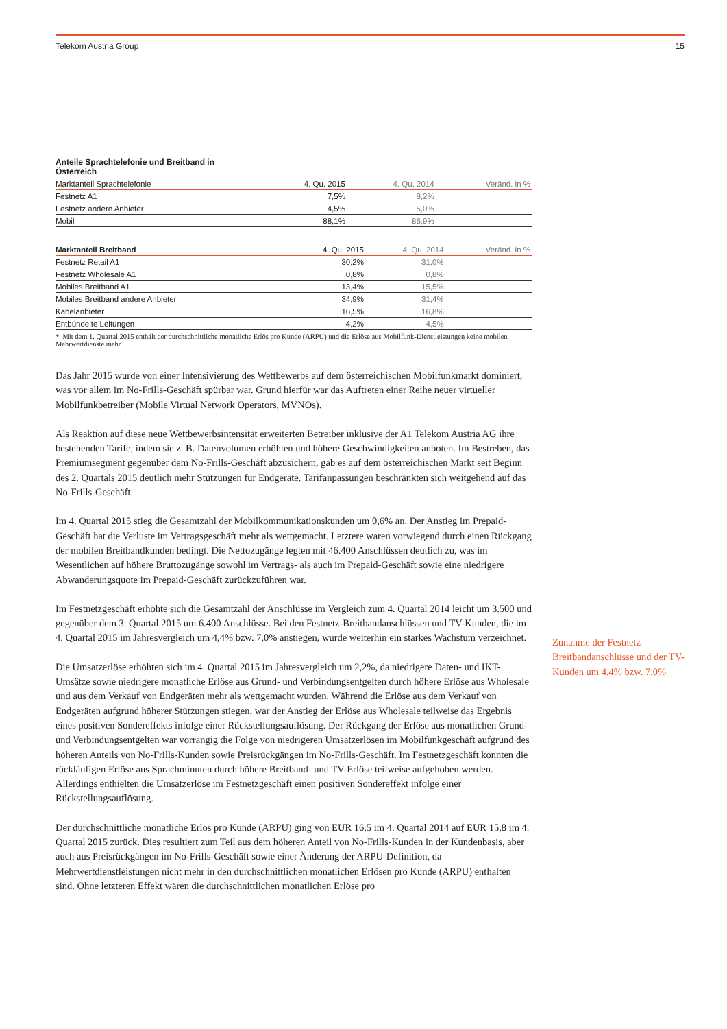Telekom Austria Group 15
| Anteile Sprachtelefonie und Breitband in Österreich | | | |
| --- | --- | --- | --- |
| Marktanteil Sprachtelefonie | 4. Qu. 2015 | 4. Qu. 2014 | Veränd. in % |
| Festnetz A1 | 7,5% | 8,2% | |
| Festnetz andere Anbieter | 4,5% | 5,0% | |
| Mobil | 88,1% | 86,9% | |
| Marktanteil Breitband | 4. Qu. 2015 | 4. Qu. 2014 | Veränd. in % |
| --- | --- | --- | --- |
| Festnetz Retail A1 | 30,2% | 31,0% | |
| Festnetz Wholesale A1 | 0,8% | 0,8% | |
| Mobiles Breitband A1 | 13,4% | 15,5% | |
| Mobiles Breitband andere Anbieter | 34,9% | 31,4% | |
| Kabelanbieter | 16,5% | 16,8% | |
| Entbündelte Leitungen | 4,2% | 4,5% | |
* Mit dem 1. Quartal 2015 enthält der durchschnittliche monatliche Erlös pro Kunde (ARPU) und die Erlöse aus Mobilfunk-Dienstleistungen keine mobilen Mehrwertdienste mehr.
Das Jahr 2015 wurde von einer Intensivierung des Wettbewerbs auf dem österreichischen Mobilfunkmarkt dominiert, was vor allem im No-Frills-Geschäft spürbar war. Grund hierfür war das Auftreten einer Reihe neuer virtueller Mobilfunkbetreiber (Mobile Virtual Network Operators, MVNOs).
Als Reaktion auf diese neue Wettbewerbsintensität erweiterten Betreiber inklusive der A1 Telekom Austria AG ihre bestehenden Tarife, indem sie z. B. Datenvolumen erhöhten und höhere Geschwindigkeiten anboten. Im Bestreben, das Premiumsegment gegenüber dem No-Frills-Geschäft abzusichern, gab es auf dem österreichischen Markt seit Beginn des 2. Quartals 2015 deutlich mehr Stützungen für Endgeräte. Tarifanpassungen beschränkten sich weitgehend auf das No-Frills-Geschäft.
Im 4. Quartal 2015 stieg die Gesamtzahl der Mobilkommunikationskunden um 0,6% an. Der Anstieg im Prepaid-Geschäft hat die Verluste im Vertragsgeschäft mehr als wettgemacht. Letztere waren vorwiegend durch einen Rückgang der mobilen Breitbandkunden bedingt. Die Nettozugänge legten mit 46.400 Anschlüssen deutlich zu, was im Wesentlichen auf höhere Bruttozugänge sowohl im Vertrags- als auch im Prepaid-Geschäft sowie eine niedrigere Abwanderungsquote im Prepaid-Geschäft zurückzuführen war.
Im Festnetzgeschäft erhöhte sich die Gesamtzahl der Anschlüsse im Vergleich zum 4. Quartal 2014 leicht um 3.500 und gegenüber dem 3. Quartal 2015 um 6.400 Anschlüsse. Bei den Festnetz-Breitbandanschlüssen und TV-Kunden, die im 4. Quartal 2015 im Jahresvergleich um 4,4% bzw. 7,0% anstiegen, wurde weiterhin ein starkes Wachstum verzeichnet.
Die Umsatzerlöse erhöhten sich im 4. Quartal 2015 im Jahresvergleich um 2,2%, da niedrigere Daten- und IKT-Umsätze sowie niedrigere monatliche Erlöse aus Grund- und Verbindungsentgelten durch höhere Erlöse aus Wholesale und aus dem Verkauf von Endgeräten mehr als wettgemacht wurden. Während die Erlöse aus dem Verkauf von Endgeräten aufgrund höherer Stützungen stiegen, war der Anstieg der Erlöse aus Wholesale teilweise das Ergebnis eines positiven Sondereffekts infolge einer Rückstellungsauflösung. Der Rückgang der Erlöse aus monatlichen Grund- und Verbindungsentgelten war vorrangig die Folge von niedrigeren Umsatzerlösen im Mobilfunkgeschäft aufgrund des höheren Anteils von No-Frills-Kunden sowie Preisrückgängen im No-Frills-Geschäft. Im Festnetzgeschäft konnten die rückläufigen Erlöse aus Sprachminuten durch höhere Breitband- und TV-Erlöse teilweise aufgehoben werden. Allerdings enthielten die Umsatzerlöse im Festnetzgeschäft einen positiven Sondereffekt infolge einer Rückstellungsauflösung.
Der durchschnittliche monatliche Erlös pro Kunde (ARPU) ging von EUR 16,5 im 4. Quartal 2014 auf EUR 15,8 im 4. Quartal 2015 zurück. Dies resultiert zum Teil aus dem höheren Anteil von No-Frills-Kunden in der Kundenbasis, aber auch aus Preisrückgängen im No-Frills-Geschäft sowie einer Änderung der ARPU-Definition, da Mehrwertdienstleistungen nicht mehr in den durchschnittlichen monatlichen Erlösen pro Kunde (ARPU) enthalten sind. Ohne letzteren Effekt wären die durchschnittlichen monatlichen Erlöse pro
Zunahme der Festnetz-Breitbandanschlüsse und der TV-Kunden um 4,4% bzw. 7,0%